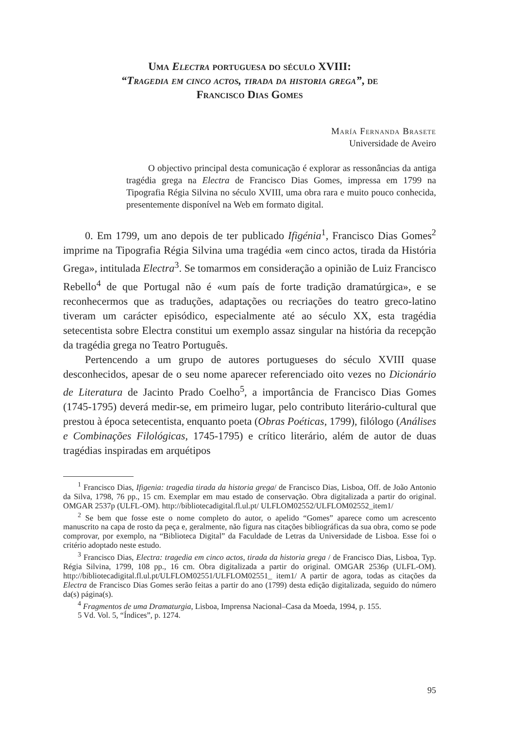Uma Electra portuguesa do século XVIII:
“Tragedia em cinco actos, tirada da historia grega”, de
Francisco Dias Gomes
María Fernanda Brasete
Universidade de Aveiro
O objectivo principal desta comunicação é explorar as ressonâncias da antiga tragédia grega na Electra de Francisco Dias Gomes, impressa em 1799 na Tipografia Régia Silvina no século XVIII, uma obra rara e muito pouco conhecida, presentemente disponível na Web em formato digital.
0. Em 1799, um ano depois de ter publicado Ifigénia<sup>1</sup>, Francisco Dias Gomes<sup>2</sup> imprime na Tipografia Régia Silvina uma tragédia «em cinco actos, tirada da História Grega», intitulada Electra<sup>3</sup>. Se tomarmos em consideração a opinião de Luiz Francisco Rebello<sup>4</sup> de que Portugal não é «um país de forte tradição dramatúrgica», e se reconhecermos que as traduções, adaptações ou recriações do teatro greco-latino tiveram um carácter episódico, especialmente até ao século XX, esta tragédia setecentista sobre Electra constitui um exemplo assaz singular na história da recepção da tragédia grega no Teatro Português.
Pertencendo a um grupo de autores portugueses do século XVIII quase desconhecidos, apesar de o seu nome aparecer referenciado oito vezes no Dicionário de Literatura de Jacinto Prado Coelho<sup>5</sup>, a importância de Francisco Dias Gomes (1745-1795) deverá medir-se, em primeiro lugar, pelo contributo literário-cultural que prestou à época setecentista, enquanto poeta (Obras Poéticas, 1799), filólogo (Análises e Combinações Filológicas, 1745-1795) e crítico literário, além de autor de duas tragédias inspiradas em arquétipos
<sup>1</sup> Francisco Dias, Ifigenia: tragedia tirada da historia grega/ de Francisco Dias, Lisboa, Off. de João Antonio da Silva, 1798, 76 pp., 15 cm. Exemplar em mau estado de conservação. Obra digitalizada a partir do original. OMGAR 2537p (ULFL-OM). http://bibliotecadigital.fl.ul.pt/ ULFLOM02552/ULFLOM02552_item1/
<sup>2</sup> Se bem que fosse este o nome completo do autor, o apelido “Gomes” aparece como um acrescento manuscrito na capa de rosto da peça e, geralmente, não figura nas citações bibliográficas da sua obra, como se pode comprovar, por exemplo, na “Biblioteca Digital” da Faculdade de Letras da Universidade de Lisboa. Esse foi o critério adoptado neste estudo.
<sup>3</sup> Francisco Dias, Electra: tragedia em cinco actos, tirada da historia grega / de Francisco Dias, Lisboa, Typ. Régia Silvina, 1799, 108 pp., 16 cm. Obra digitalizada a partir do original. OMGAR 2536p (ULFL-OM). http://bibliotecadigital.fl.ul.pt/ULFLOM02551/ULFLOM02551_ item1/ A partir de agora, todas as citações da Electra de Francisco Dias Gomes serão feitas a partir do ano (1799) desta edição digitalizada, seguido do número da(s) página(s).
<sup>4</sup> Fragmentos de uma Dramaturgia, Lisboa, Imprensa Nacional–Casa da Moeda, 1994, p. 155.
5 Vd. Vol. 5, “Índices”, p. 1274.
95